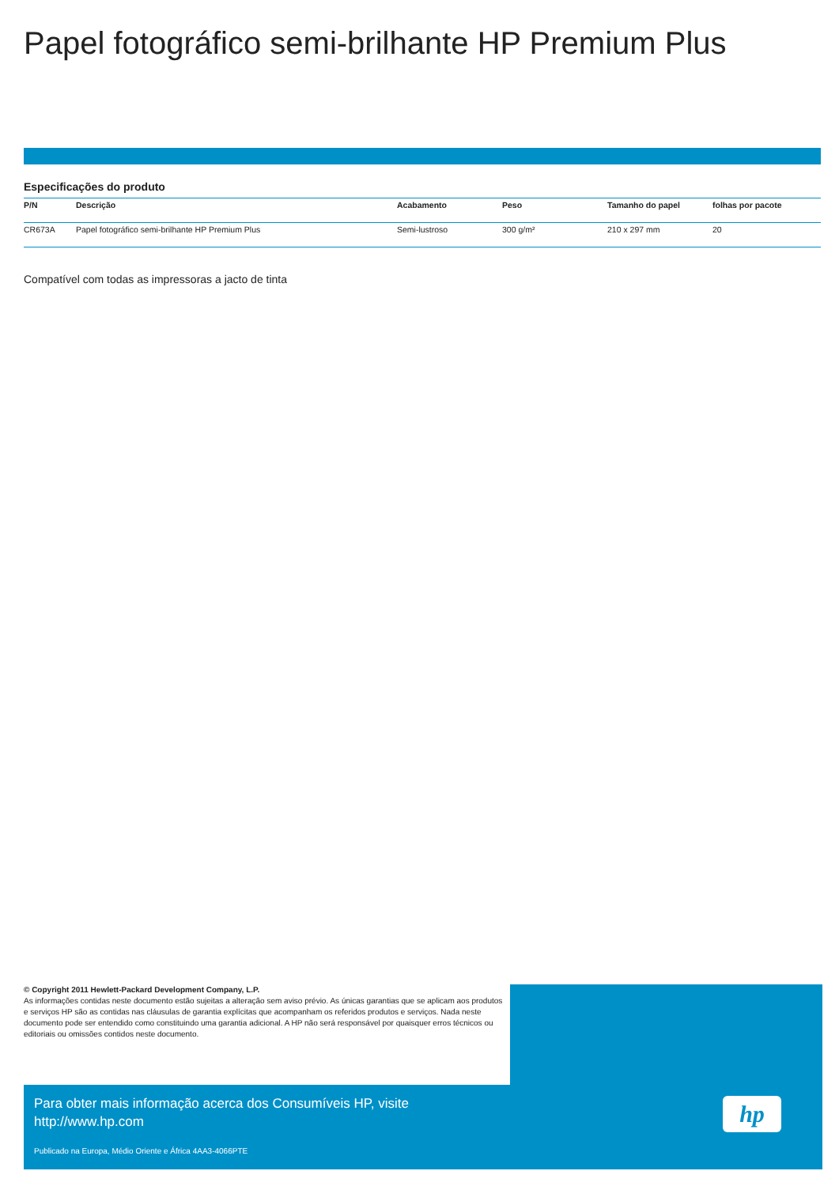Papel fotográfico semi-brilhante HP Premium Plus
Especificações do produto
| P/N | Descrição | Acabamento | Peso | Tamanho do papel | folhas por pacote |
| --- | --- | --- | --- | --- | --- |
| CR673A | Papel fotográfico semi-brilhante HP Premium Plus | Semi-lustroso | 300 g/m² | 210 x 297 mm | 20 |
Compatível com todas as impressoras a jacto de tinta
© Copyright 2011 Hewlett-Packard Development Company, L.P.
As informações contidas neste documento estão sujeitas a alteração sem aviso prévio. As únicas garantias que se aplicam aos produtos e serviços HP são as contidas nas cláusulas de garantia explícitas que acompanham os referidos produtos e serviços. Nada neste documento pode ser entendido como constituindo uma garantia adicional. A HP não será responsável por quaisquer erros técnicos ou editoriais ou omissões contidos neste documento.
Para obter mais informação acerca dos Consumíveis HP, visite
http://www.hp.com
Publicado na Europa, Médio Oriente e África 4AA3-4066PTE
hp